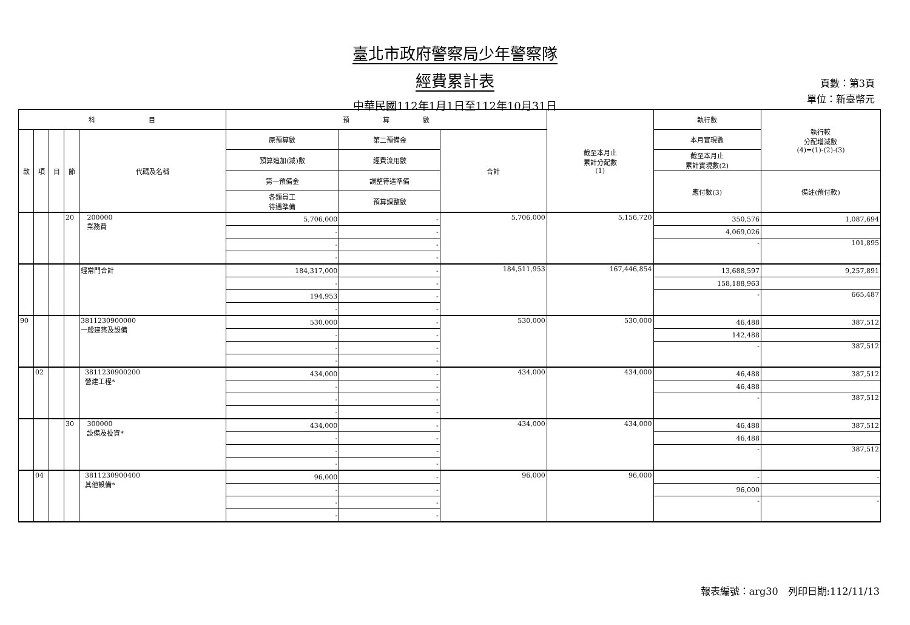臺北市政府警察局少年警察隊
經費累計表
中華民國112年1月1日至112年10月31日
頁數：第3頁
單位：新臺幣元
| 科 目 | | | | | 預 算 數 | | | 截至本月止 累計分配數 (1) | 執行數 | 執行較 分配增減數 (4)=(1)-(2)-(3) |
| --- | --- | --- | --- | --- | --- | --- | --- | --- | --- | --- |
| 款 | 項 | 目 | 節 | 代碼及名稱 | 原預算數 | 第二預備金 | 合計 | | 本月實現數 | |
| | | | | | 預算追加(減)數 | 經費流用數 | | | 截至本月止 累計實現數(2) | |
| | | | | | 第一預備金 | 調整待遇準備 | | | 應付數(3) | 備註(預付款) |
| | | | | | 各類員工 待遇準備 | 預算調整數 | | | | |
| | | | 20 | 200000 業務費 | 5,706,000 | - | 5,706,000 | 5,156,720 | 350,576 | 1,087,694 |
| | | | | | - | - | | | 4,069,026 | |
| | | | | | - | - | | | - | 101,895 |
| | | | | | - | - | | | | |
| | | | | 經常門合計 | 184,317,000 | - | 184,511,953 | 167,446,854 | 13,688,597 | 9,257,891 |
| | | | | | - | - | | | 158,188,963 | |
| | | | | | 194,953 | - | | | - | 665,487 |
| | | | | | - | - | | | | |
| 90 | | | | 3811230900000 一般建築及設備 | 530,000 | - | 530,000 | 530,000 | 46,488 | 387,512 |
| | | | | | - | - | | | 142,488 | |
| | | | | | - | - | | | - | 387,512 |
| | | | | | - | - | | | | |
| | 02 | | | 3811230900200 營建工程* | 434,000 | - | 434,000 | 434,000 | 46,488 | 387,512 |
| | | | | | - | - | | | 46,488 | |
| | | | | | - | - | | | - | 387,512 |
| | | | | | - | - | | | | |
| | | | 30 | 300000 設備及投資* | 434,000 | - | 434,000 | 434,000 | 46,488 | 387,512 |
| | | | | | - | - | | | 46,488 | |
| | | | | | - | - | | | - | 387,512 |
| | | | | | - | - | | | | |
| | 04 | | | 3811230900400 其他設備* | 96,000 | - | 96,000 | 96,000 | - | - |
| | | | | | - | - | | | 96,000 | |
| | | | | | - | - | | | - | - |
| | | | | | - | - | | | | |
報表編號：arg30　列印日期:112/11/13